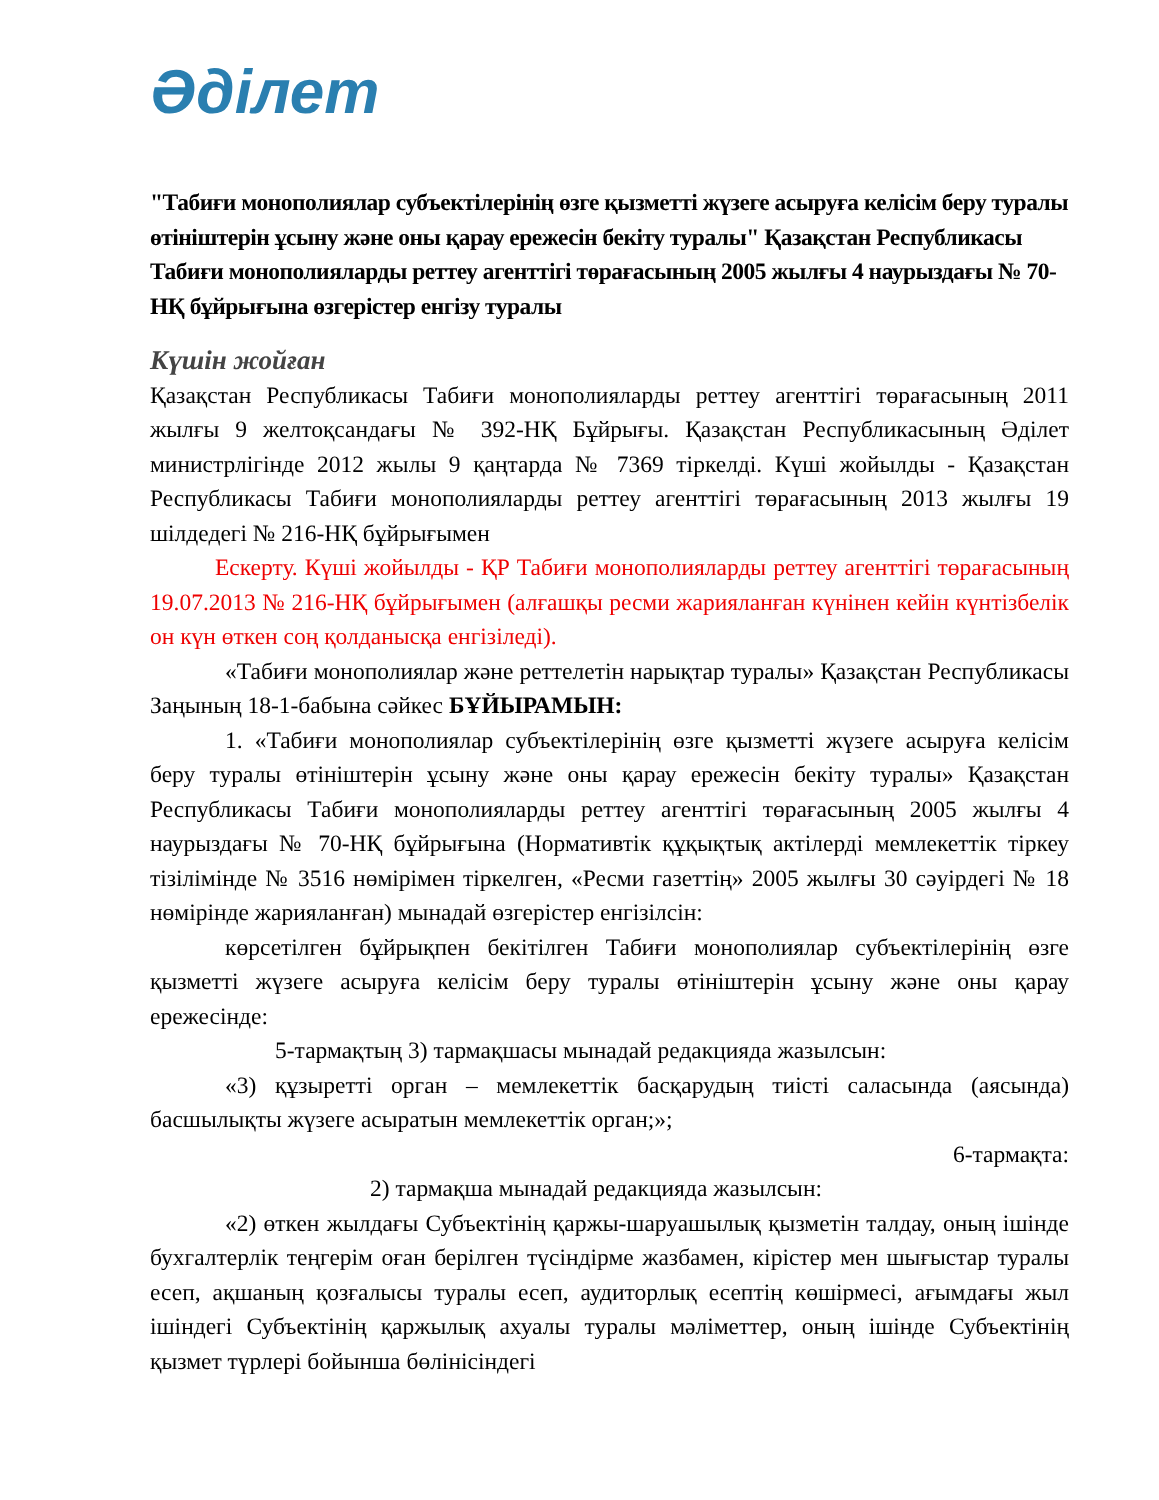Әділет
"Табиғи монополиялар субъектілерінің өзге қызметті жүзеге асыруға келісім беру туралы өтініштерін ұсыну және оны қарау ережесін бекіту туралы" Қазақстан Республикасы Табиғи монополияларды реттеу агенттігі төрағасының 2005 жылғы 4 наурыздағы № 70-НҚ бұйрығына өзгерістер енгізу туралы
Күшін жойған
Қазақстан Республикасы Табиғи монополияларды реттеу агенттігі төрағасының 2011 жылғы 9 желтоқсандағы № 392-НҚ Бұйрығы. Қазақстан Республикасының Әділет министрлігінде 2012 жылы 9 қаңтарда № 7369 тіркелді. Күші жойылды - Қазақстан Республикасы Табиғи монополияларды реттеу агенттігі төрағасының 2013 жылғы 19 шілдедегі № 216-НҚ бұйрығымен
Ескерту. Күші жойылды - ҚР Табиғи монополияларды реттеу агенттігі төрағасының 19.07.2013 № 216-НҚ бұйрығымен (алғашқы ресми жарияланған күнінен кейін күнтізбелік он күн өткен соң қолданысқа енгізіледі).
«Табиғи монополиялар және реттелетін нарықтар туралы» Қазақстан Республикасы Заңының 18-1-бабына сәйкес БҰЙЫРАМЫН:
1. «Табиғи монополиялар субъектілерінің өзге қызметті жүзеге асыруға келісім беру туралы өтініштерін ұсыну және оны қарау ережесін бекіту туралы» Қазақстан Республикасы Табиғи монополияларды реттеу агенттігі төрағасының 2005 жылғы 4 наурыздағы № 70-НҚ бұйрығына (Нормативтік құқықтық актілерді мемлекеттік тіркеу тізілімінде № 3516 нөмірімен тіркелген, «Ресми газеттің» 2005 жылғы 30 сәуірдегі № 18 нөмірінде жарияланған) мынадай өзгерістер енгізілсін:
көрсетілген бұйрықпен бекітілген Табиғи монополиялар субъектілерінің өзге қызметті жүзеге асыруға келісім беру туралы өтініштерін ұсыну және оны қарау ережесінде:
5-тармақтың 3) тармақшасы мынадай редакцияда жазылсын:
«3) құзыретті орган – мемлекеттік басқарудың тиісті саласында (аясында) басшылықты жүзеге асыратын мемлекеттік орган;»;
6-тармақта:
2) тармақша мынадай редакцияда жазылсын:
«2) өткен жылдағы Субъектінің қаржы-шаруашылық қызметін талдау, оның ішінде бухгалтерлік теңгерім оған берілген түсіндірме жазбамен, кірістер мен шығыстар туралы есеп, ақшаның қозғалысы туралы есеп, аудиторлық есептің көшірмесі, ағымдағы жыл ішіндегі Субъектінің қаржылық ахуалы туралы мәліметтер, оның ішінде Субъектінің қызмет түрлері бойынша бөлінісіндегі